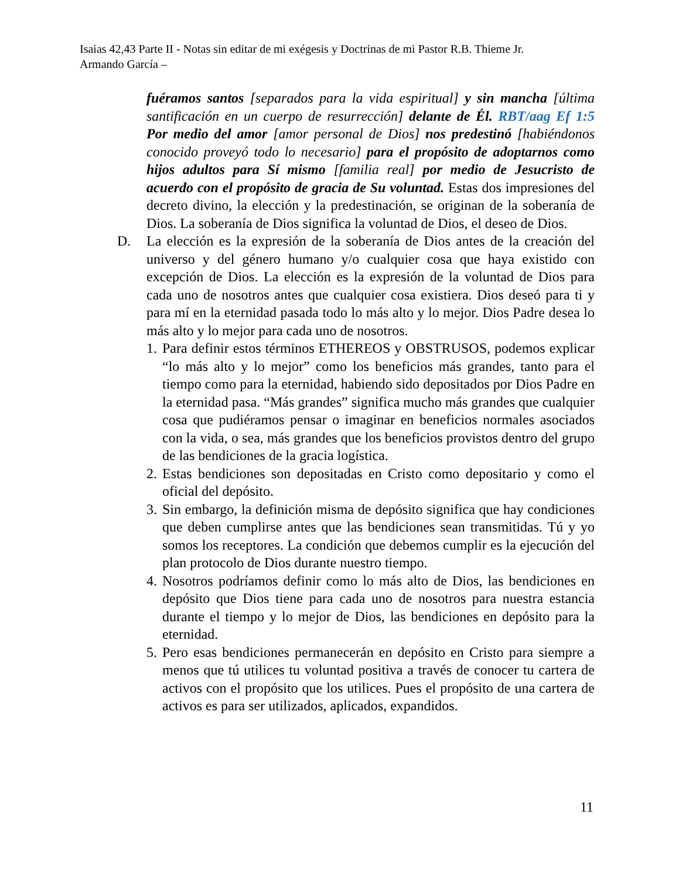Isaias 42,43 Parte II - Notas sin editar de mi exégesis y Doctrinas de mi Pastor R.B. Thieme Jr.
Armando García –
fuéramos santos [separados para la vida espiritual] y sin mancha [última santificación en un cuerpo de resurrección] delante de Él. RBT/aag Ef 1:5 Por medio del amor [amor personal de Dios] nos predestinó [habiéndonos conocido proveyó todo lo necesario] para el propósito de adoptarnos como hijos adultos para Sí mismo [familia real] por medio de Jesucristo de acuerdo con el propósito de gracia de Su voluntad. Estas dos impresiones del decreto divino, la elección y la predestinación, se originan de la soberanía de Dios. La soberanía de Dios significa la voluntad de Dios, el deseo de Dios.
D. La elección es la expresión de la soberanía de Dios antes de la creación del universo y del género humano y/o cualquier cosa que haya existido con excepción de Dios. La elección es la expresión de la voluntad de Dios para cada uno de nosotros antes que cualquier cosa existiera. Dios deseó para ti y para mí en la eternidad pasada todo lo más alto y lo mejor. Dios Padre desea lo más alto y lo mejor para cada uno de nosotros.
1. Para definir estos términos ETHEREOS y OBSTRUSOS, podemos explicar “lo más alto y lo mejor” como los beneficios más grandes, tanto para el tiempo como para la eternidad, habiendo sido depositados por Dios Padre en la eternidad pasa. “Más grandes” significa mucho más grandes que cualquier cosa que pudiéramos pensar o imaginar en beneficios normales asociados con la vida, o sea, más grandes que los beneficios provistos dentro del grupo de las bendiciones de la gracia logística.
2. Estas bendiciones son depositadas en Cristo como depositario y como el oficial del depósito.
3. Sin embargo, la definición misma de depósito significa que hay condiciones que deben cumplirse antes que las bendiciones sean transmitidas. Tú y yo somos los receptores. La condición que debemos cumplir es la ejecución del plan protocolo de Dios durante nuestro tiempo.
4. Nosotros podríamos definir como lo más alto de Dios, las bendiciones en depósito que Dios tiene para cada uno de nosotros para nuestra estancia durante el tiempo y lo mejor de Dios, las bendiciones en depósito para la eternidad.
5. Pero esas bendiciones permanecerán en depósito en Cristo para siempre a menos que tú utilices tu voluntad positiva a través de conocer tu cartera de activos con el propósito que los utilices. Pues el propósito de una cartera de activos es para ser utilizados, aplicados, expandidos.
11